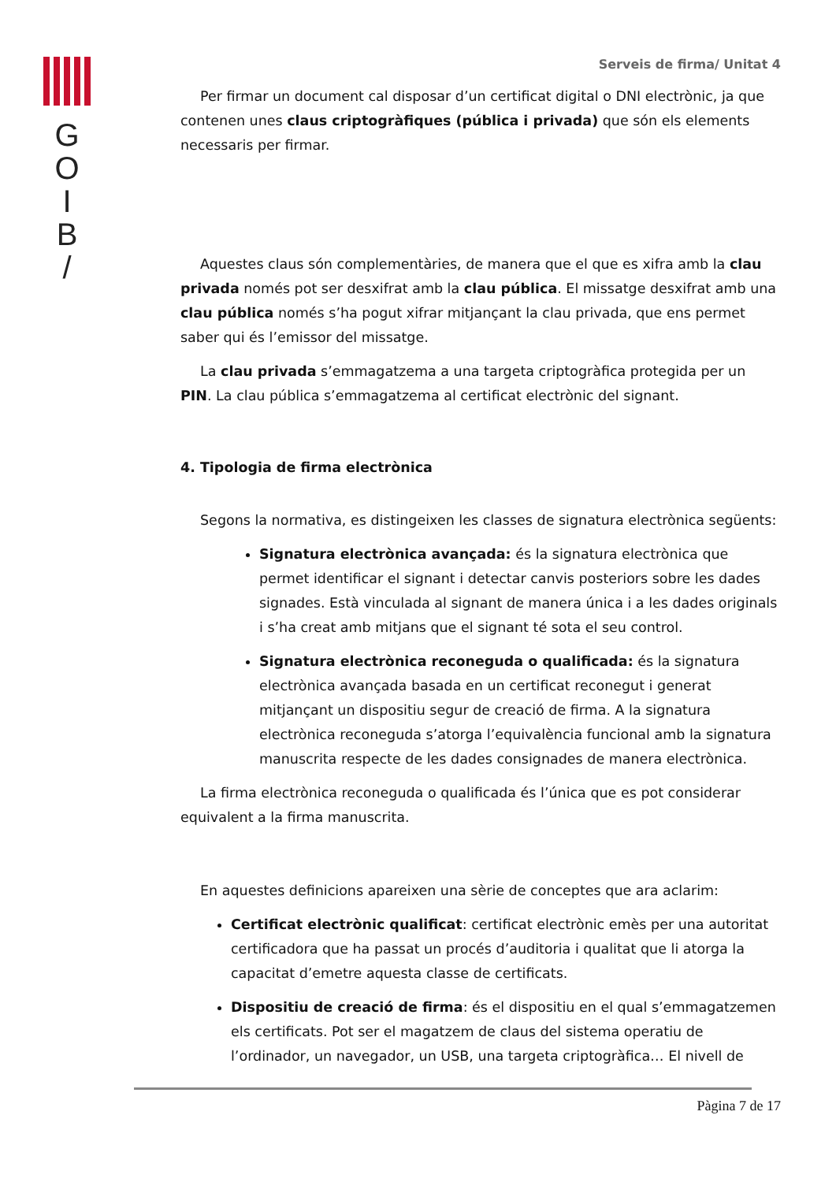G
O
I
B
/
Serveis de firma/ Unitat 4
Per firmar un document cal disposar d’un certificat digital o DNI electrònic, ja que contenen unes claus criptogràfiques (pública i privada) que són els elements necessaris per firmar.
Aquestes claus són complementàries, de manera que el que es xifra amb la clau privada només pot ser desxifrat amb la clau pública. El missatge desxifrat amb una clau pública només s’ha pogut xifrar mitjançant la clau privada, que ens permet saber qui és l’emissor del missatge.
La clau privada s’emmagatzema a una targeta criptogràfica protegida per un PIN. La clau pública s’emmagatzema al certificat electrònic del signant.
4. Tipologia de firma electrònica
Segons la normativa, es distingeixen les classes de signatura electrònica següents:
Signatura electrònica avançada: és la signatura electrònica que permet identificar el signant i detectar canvis posteriors sobre les dades signades. Està vinculada al signant de manera única i a les dades originals i s’ha creat amb mitjans que el signant té sota el seu control.
Signatura electrònica reconeguda o qualificada: és la signatura electrònica avançada basada en un certificat reconegut i generat mitjançant un dispositiu segur de creació de firma. A la signatura electrònica reconeguda s’atorga l’equivalència funcional amb la signatura manuscrita respecte de les dades consignades de manera electrònica.
La firma electrònica reconeguda o qualificada és l’única que es pot considerar equivalent a la firma manuscrita.
En aquestes definicions apareixen una sèrie de conceptes que ara aclarim:
Certificat electrònic qualificat: certificat electrònic emès per una autoritat certificadora que ha passat un procés d’auditoria i qualitat que li atorga la capacitat d’emetre aquesta classe de certificats.
Dispositiu de creació de firma: és el dispositiu en el qual s’emmagatzemen els certificats. Pot ser el magatzem de claus del sistema operatiu de l’ordinador, un navegador, un USB, una targeta criptogràfica… El nivell de
Pàgina 7 de 17